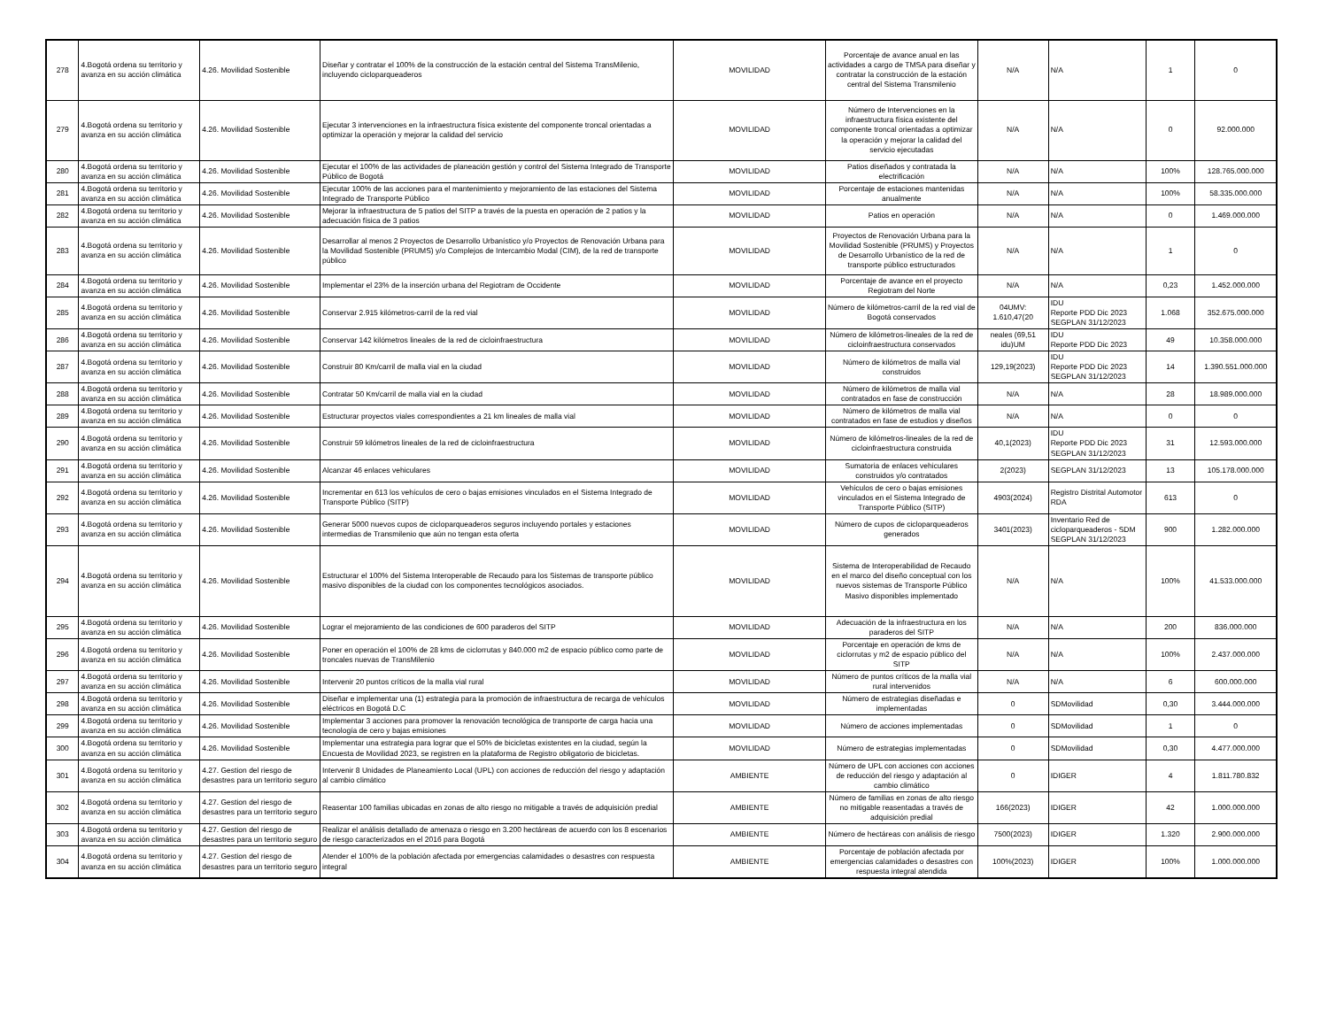| 278 | 4.Bogotá ordena su territorio y avanza en su acción climática | 4.26. Movilidad Sostenible | Diseñar y contratar el 100% de la construcción de la estación central del Sistema TransMilenio, incluyendo cicloparqueaderos | MOVILIDAD | Porcentaje de avance anual en las actividades a cargo de TMSA para diseñar y contratar la construcción de la estación central del Sistema Transmilenio | N/A | N/A | 1 | 0 |
| 279 | 4.Bogotá ordena su territorio y avanza en su acción climática | 4.26. Movilidad Sostenible | Ejecutar 3 intervenciones en la infraestructura física existente del componente troncal orientadas a optimizar la operación y mejorar la calidad del servicio | MOVILIDAD | Número de Intervenciones en la infraestructura física existente del componente troncal orientadas a optimizar la operación y mejorar la calidad del servicio ejecutadas | N/A | N/A | 0 | 92.000.000 |
| 280 | 4.Bogotá ordena su territorio y avanza en su acción climática | 4.26. Movilidad Sostenible | Ejecutar el 100% de las actividades de planeación gestión y control del Sistema Integrado de Transporte Público de Bogotá | MOVILIDAD | Patios diseñados y contratada la electrificación | N/A | N/A | 100% | 128.765.000.000 |
| 281 | 4.Bogotá ordena su territorio y avanza en su acción climática | 4.26. Movilidad Sostenible | Ejecutar 100% de las acciones para el mantenimiento y mejoramiento de las estaciones del Sistema Integrado de Transporte Público | MOVILIDAD | Porcentaje de estaciones mantenidas anualmente | N/A | N/A | 100% | 58.335.000.000 |
| 282 | 4.Bogotá ordena su territorio y avanza en su acción climática | 4.26. Movilidad Sostenible | Mejorar la infraestructura de 5 patios del SITP a través de la puesta en operación de 2 patios y la adecuación física de 3 patios | MOVILIDAD | Patios en operación | N/A | N/A | 0 | 1.469.000.000 |
| 283 | 4.Bogotá ordena su territorio y avanza en su acción climática | 4.26. Movilidad Sostenible | Desarrollar al menos 2 Proyectos de Desarrollo Urbanístico y/o Proyectos de Renovación Urbana para la Movilidad Sostenible (PRUMS) y/o Complejos de Intercambio Modal (CIM), de la red de transporte público | MOVILIDAD | Proyectos de Renovación Urbana para la Movilidad Sostenible (PRUMS) y Proyectos de Desarrollo Urbanístico de la red de transporte público estructurados | N/A | N/A | 1 | 0 |
| 284 | 4.Bogotá ordena su territorio y avanza en su acción climática | 4.26. Movilidad Sostenible | Implementar el 23% de la inserción urbana del Regiotram de Occidente | MOVILIDAD | Porcentaje de avance en el proyecto Regiotram del Norte | N/A | N/A | 0,23 | 1.452.000.000 |
| 285 | 4.Bogotá ordena su territorio y avanza en su acción climática | 4.26. Movilidad Sostenible | Conservar 2.915 kilómetros-carril de la red vial | MOVILIDAD | Número de kilómetros-carril de la red vial de Bogotá conservados | 04UMV: 1.610,47(20 | IDU Reporte PDD Dic 2023 SEGPLAN 31/12/2023 | 1.068 | 352.675.000.000 |
| 286 | 4.Bogotá ordena su territorio y avanza en su acción climática | 4.26. Movilidad Sostenible | Conservar 142 kilómetros lineales de la red de cicloinfraestructura | MOVILIDAD | Número de kilómetros-lineales de la red de cicloinfraestructura conservados | neales (69,51 idu)UM | IDU Reporte PDD Dic 2023 | 49 | 10.358.000.000 |
| 287 | 4.Bogotá ordena su territorio y avanza en su acción climática | 4.26. Movilidad Sostenible | Construir 80 Km/carril de malla vial en la ciudad | MOVILIDAD | Número de kilómetros de malla vial construidos | 129,19(2023) | IDU Reporte PDD Dic 2023 SEGPLAN 31/12/2023 | 14 | 1.390.551.000.000 |
| 288 | 4.Bogotá ordena su territorio y avanza en su acción climática | 4.26. Movilidad Sostenible | Contratar 50 Km/carril de malla vial en la ciudad | MOVILIDAD | Número de kilómetros de malla vial contratados en fase de construcción | N/A | N/A | 28 | 18.989.000.000 |
| 289 | 4.Bogotá ordena su territorio y avanza en su acción climática | 4.26. Movilidad Sostenible | Estructurar proyectos viales correspondientes a 21 km lineales de malla vial | MOVILIDAD | Número de kilómetros de malla vial contratados en fase de estudios y diseños | N/A | N/A | 0 | 0 |
| 290 | 4.Bogotá ordena su territorio y avanza en su acción climática | 4.26. Movilidad Sostenible | Construir 59 kilómetros lineales de la red de cicloinfraestructura | MOVILIDAD | Número de kilómetros-lineales de la red de cicloinfraestructura construida | 40,1(2023) | IDU Reporte PDD Dic 2023 SEGPLAN 31/12/2023 | 31 | 12.593.000.000 |
| 291 | 4.Bogotá ordena su territorio y avanza en su acción climática | 4.26. Movilidad Sostenible | Alcanzar 46 enlaces vehiculares | MOVILIDAD | Sumatoria de enlaces vehiculares construidos y/o contratados | 2(2023) | SEGPLAN 31/12/2023 | 13 | 105.178.000.000 |
| 292 | 4.Bogotá ordena su territorio y avanza en su acción climática | 4.26. Movilidad Sostenible | Incrementar en 613 los vehículos de cero o bajas emisiones vinculados en el Sistema Integrado de Transporte Público (SITP) | MOVILIDAD | Vehículos de cero o bajas emisiones vinculados en el Sistema Integrado de Transporte Público (SITP) | 4903(2024) | Registro Distrital Automotor RDA | 613 | 0 |
| 293 | 4.Bogotá ordena su territorio y avanza en su acción climática | 4.26. Movilidad Sostenible | Generar 5000 nuevos cupos de cicloparqueaderos seguros incluyendo portales y estaciones intermedias de Transmilenio que aún no tengan esta oferta | MOVILIDAD | Número de cupos de cicloparqueaderos generados | 3401(2023) | Inventario Red de cicloparqueaderos - SDM SEGPLAN 31/12/2023 | 900 | 1.282.000.000 |
| 294 | 4.Bogotá ordena su territorio y avanza en su acción climática | 4.26. Movilidad Sostenible | Estructurar el 100% del Sistema Interoperable de Recaudo para los Sistemas de transporte público masivo disponibles de la ciudad con los componentes tecnológicos asociados. | MOVILIDAD | Sistema de Interoperabilidad de Recaudo en el marco del diseño conceptual con los nuevos sistemas de Transporte Público Masivo disponibles implementado | N/A | N/A | 100% | 41.533.000.000 |
| 295 | 4.Bogotá ordena su territorio y avanza en su acción climática | 4.26. Movilidad Sostenible | Lograr el mejoramiento de las condiciones de 600 paraderos del SITP | MOVILIDAD | Adecuación de la infraestructura en los paraderos del SITP | N/A | N/A | 200 | 836.000.000 |
| 296 | 4.Bogotá ordena su territorio y avanza en su acción climática | 4.26. Movilidad Sostenible | Poner en operación el 100% de 28 kms de ciclorrutas y 840.000 m2 de espacio público como parte de troncales nuevas de TransMilenio | MOVILIDAD | Porcentaje en operación de kms de ciclorrutas y m2 de espacio público del SITP | N/A | N/A | 100% | 2.437.000.000 |
| 297 | 4.Bogotá ordena su territorio y avanza en su acción climática | 4.26. Movilidad Sostenible | Intervenir 20 puntos críticos de la malla vial rural | MOVILIDAD | Número de puntos críticos de la malla vial rural intervenidos | N/A | N/A | 6 | 600.000.000 |
| 298 | 4.Bogotá ordena su territorio y avanza en su acción climática | 4.26. Movilidad Sostenible | Diseñar e implementar una (1) estrategia para la promoción de infraestructura de recarga de vehículos eléctricos en Bogotá D.C | MOVILIDAD | Número de estrategias diseñadas e implementadas | 0 | SDMovilidad | 0,30 | 3.444.000.000 |
| 299 | 4.Bogotá ordena su territorio y avanza en su acción climática | 4.26. Movilidad Sostenible | Implementar 3 acciones para promover la renovación tecnológica de transporte de carga hacia una tecnología de cero y bajas emisiones | MOVILIDAD | Número de acciones implementadas | 0 | SDMovilidad | 1 | 0 |
| 300 | 4.Bogotá ordena su territorio y avanza en su acción climática | 4.26. Movilidad Sostenible | Implementar una estrategia para lograr que el 50% de bicicletas existentes en la ciudad, según la Encuesta de Movilidad 2023, se registren en la plataforma de Registro obligatorio de bicicletas. | MOVILIDAD | Número de estrategias implementadas | 0 | SDMovilidad | 0,30 | 4.477.000.000 |
| 301 | 4.Bogotá ordena su territorio y avanza en su acción climática | 4.27. Gestion del riesgo de desastres para un territorio seguro | Intervenir 8 Unidades de Planeamiento Local (UPL) con acciones de reducción del riesgo y adaptación al cambio climático | AMBIENTE | Número de UPL con acciones con acciones de reducción del riesgo y adaptación al cambio climático | 0 | IDIGER | 4 | 1.811.780.832 |
| 302 | 4.Bogotá ordena su territorio y avanza en su acción climática | 4.27. Gestion del riesgo de desastres para un territorio seguro | Reasentar 100 familias ubicadas en zonas de alto riesgo no mitigable a través de adquisición predial | AMBIENTE | Número de familias en zonas de alto riesgo no mitigable reasentadas a través de adquisición predial | 166(2023) | IDIGER | 42 | 1.000.000.000 |
| 303 | 4.Bogotá ordena su territorio y avanza en su acción climática | 4.27. Gestion del riesgo de desastres para un territorio seguro | Realizar el análisis detallado de amenaza o riesgo en 3.200 hectáreas de acuerdo con los 8 escenarios de riesgo caracterizados en el 2016 para Bogotá | AMBIENTE | Número de hectáreas con análisis de riesgo | 7500(2023) | IDIGER | 1.320 | 2.900.000.000 |
| 304 | 4.Bogotá ordena su territorio y avanza en su acción climática | 4.27. Gestion del riesgo de desastres para un territorio seguro | Atender el 100% de la población afectada por emergencias calamidades o desastres con respuesta integral | AMBIENTE | Porcentaje de población afectada por emergencias calamidades o desastres con respuesta integral atendida | 100%(2023) | IDIGER | 100% | 1.000.000.000 |